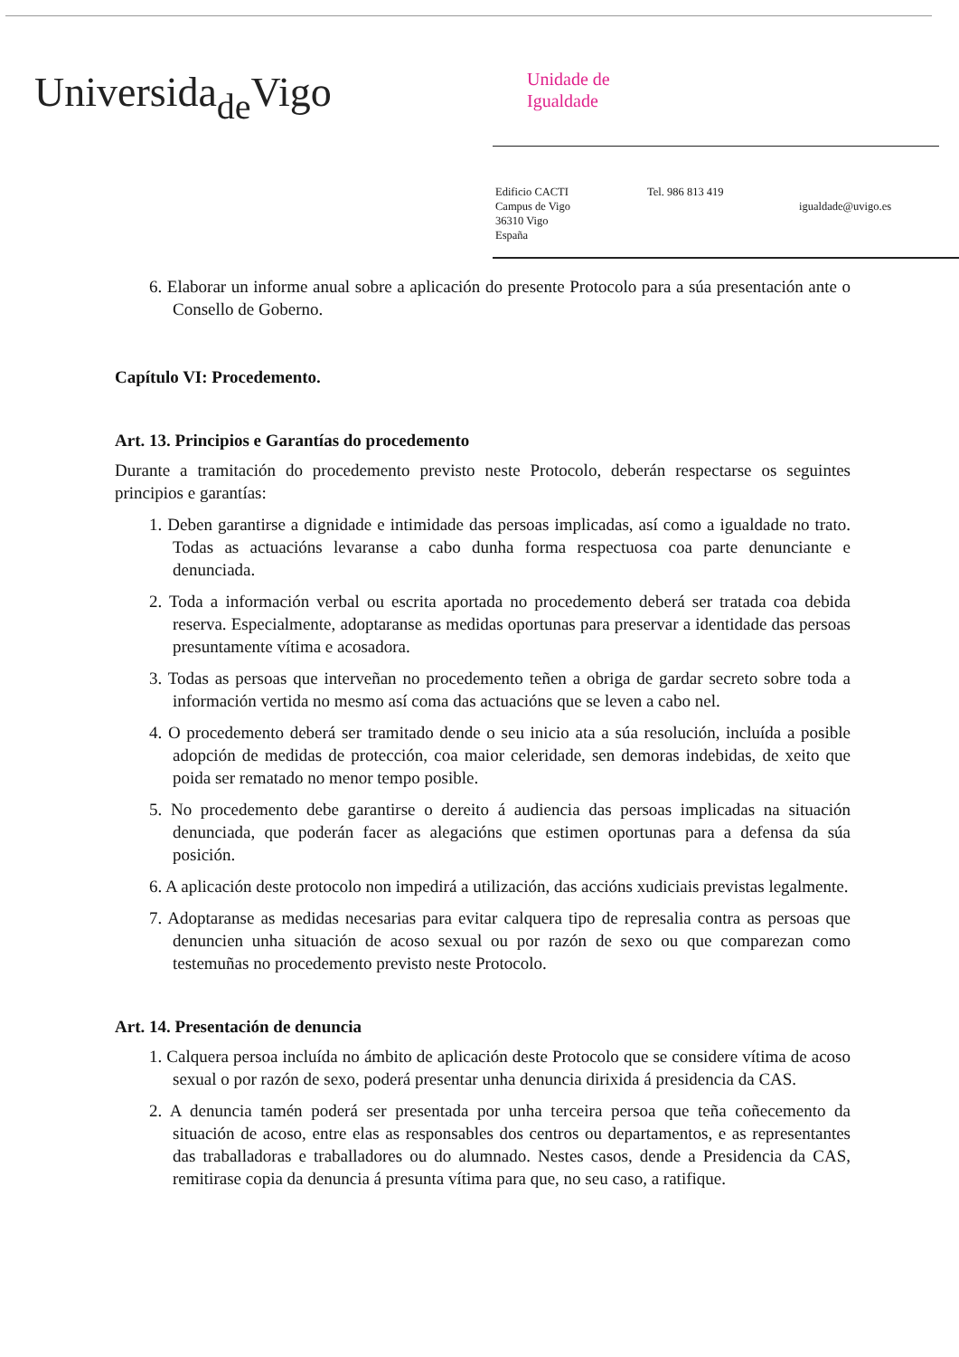Universida<sub>de</sub>Vigo
Unidade de
Igualdade
Edificio CACTI
Campus de Vigo
36310 Vigo
España
Tel. 986 813 419
igualdade@uvigo.es
6. Elaborar un informe anual sobre a aplicación do presente Protocolo para a súa presentación ante o Consello de Goberno.
Capítulo VI: Procedemento.
Art. 13. Principios e Garantías do procedemento
Durante a tramitación do procedemento previsto neste Protocolo, deberán respectarse os seguintes principios e garantías:
1. Deben garantirse a dignidade e intimidade das persoas implicadas, así como a igualdade no trato. Todas as actuacións levaranse a cabo dunha forma respectuosa coa parte denunciante e denunciada.
2. Toda a información verbal ou escrita aportada no procedemento deberá ser tratada coa debida reserva. Especialmente, adoptaranse as medidas oportunas para preservar a identidade das persoas presuntamente vítima e acosadora.
3. Todas as persoas que interveñan no procedemento teñen a obriga de gardar secreto sobre toda a información vertida no mesmo así coma das actuacións que se leven a cabo nel.
4. O procedemento deberá ser tramitado dende o seu inicio ata a súa resolución, incluída a posible adopción de medidas de protección, coa maior celeridade, sen demoras indebidas, de xeito que poida ser rematado no menor tempo posible.
5. No procedemento debe garantirse o dereito á audiencia das persoas implicadas na situación denunciada, que poderán facer as alegacións que estimen oportunas para a defensa da súa posición.
6. A aplicación deste protocolo non impedirá a utilización, das accións xudiciais previstas legalmente.
7. Adoptaranse as medidas necesarias para evitar calquera tipo de represalia contra as persoas que denuncien unha situación de acoso sexual ou por razón de sexo ou que comparezan como testemuñas no procedemento previsto neste Protocolo.
Art. 14. Presentación de denuncia
1. Calquera persoa incluída no ámbito de aplicación deste Protocolo que se considere vítima de acoso sexual o por razón de sexo, poderá presentar unha denuncia dirixida á presidencia da CAS.
2. A denuncia tamén poderá ser presentada por unha terceira persoa que teña coñecemento da situación de acoso, entre elas as responsables dos centros ou departamentos, e as representantes das traballadoras e traballadores ou do alumnado. Nestes casos, dende a Presidencia da CAS, remitirase copia da denuncia á presunta vítima para que, no seu caso, a ratifique.